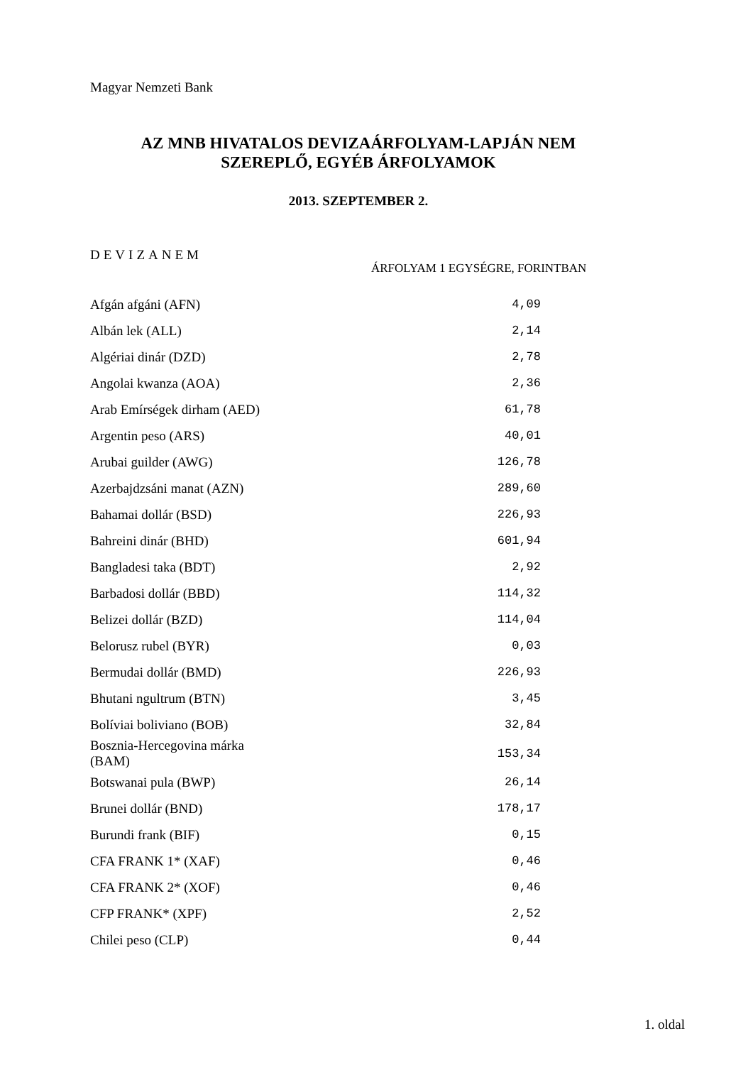Magyar Nemzeti Bank
AZ MNB HIVATALOS DEVIZAÁRFOLYAM-LAPJÁN NEM
SZEREPLŐ, EGYÉB ÁRFOLYAMOK
2013. SZEPTEMBER 2.
DEVIZANEM
ÁRFOLYAM 1 EGYSÉGRE, FORINTBAN
| Afgán afgáni (AFN) | 4,09 |
| Albán lek (ALL) | 2,14 |
| Algériai dinár (DZD) | 2,78 |
| Angolai kwanza (AOA) | 2,36 |
| Arab Emírségek dirham (AED) | 61,78 |
| Argentin peso (ARS) | 40,01 |
| Arubai guilder (AWG) | 126,78 |
| Azerbajdzsáni manat (AZN) | 289,60 |
| Bahamai dollár (BSD) | 226,93 |
| Bahreini dinár (BHD) | 601,94 |
| Bangladesi taka (BDT) | 2,92 |
| Barbadosi dollár (BBD) | 114,32 |
| Belizei dollár (BZD) | 114,04 |
| Belorusz rubel (BYR) | 0,03 |
| Bermudai dollár (BMD) | 226,93 |
| Bhutani ngultrum (BTN) | 3,45 |
| Bolíviai boliviano (BOB) | 32,84 |
| Bosznia-Hercegovina márka (BAM) | 153,34 |
| Botswanai pula (BWP) | 26,14 |
| Brunei dollár (BND) | 178,17 |
| Burundi frank (BIF) | 0,15 |
| CFA FRANK 1* (XAF) | 0,46 |
| CFA FRANK 2* (XOF) | 0,46 |
| CFP FRANK* (XPF) | 2,52 |
| Chilei peso (CLP) | 0,44 |
1. oldal